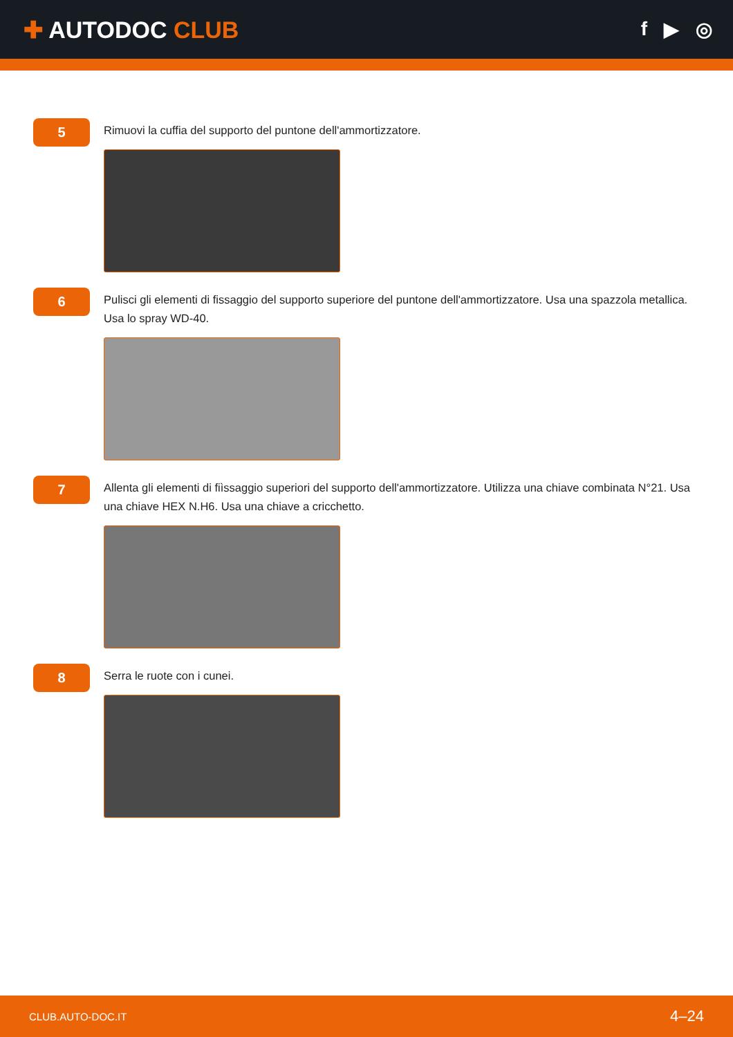✚ AUTODOC CLUB
f ▶ ◎
5
Rimuovi la cuffia del supporto del puntone dell'ammortizzatore.
6
Pulisci gli elementi di fissaggio del supporto superiore del puntone dell'ammortizzatore. Usa una spazzola metallica. Usa lo spray WD-40.
7
Allenta gli elementi di fiìssaggio superiori del supporto dell'ammortizzatore. Utilizza una chiave combinata N°21. Usa una chiave HEX N.H6. Usa una chiave a cricchetto.
8
Serra le ruote con i cunei.
CLUB.AUTO-DOC.IT 4–24